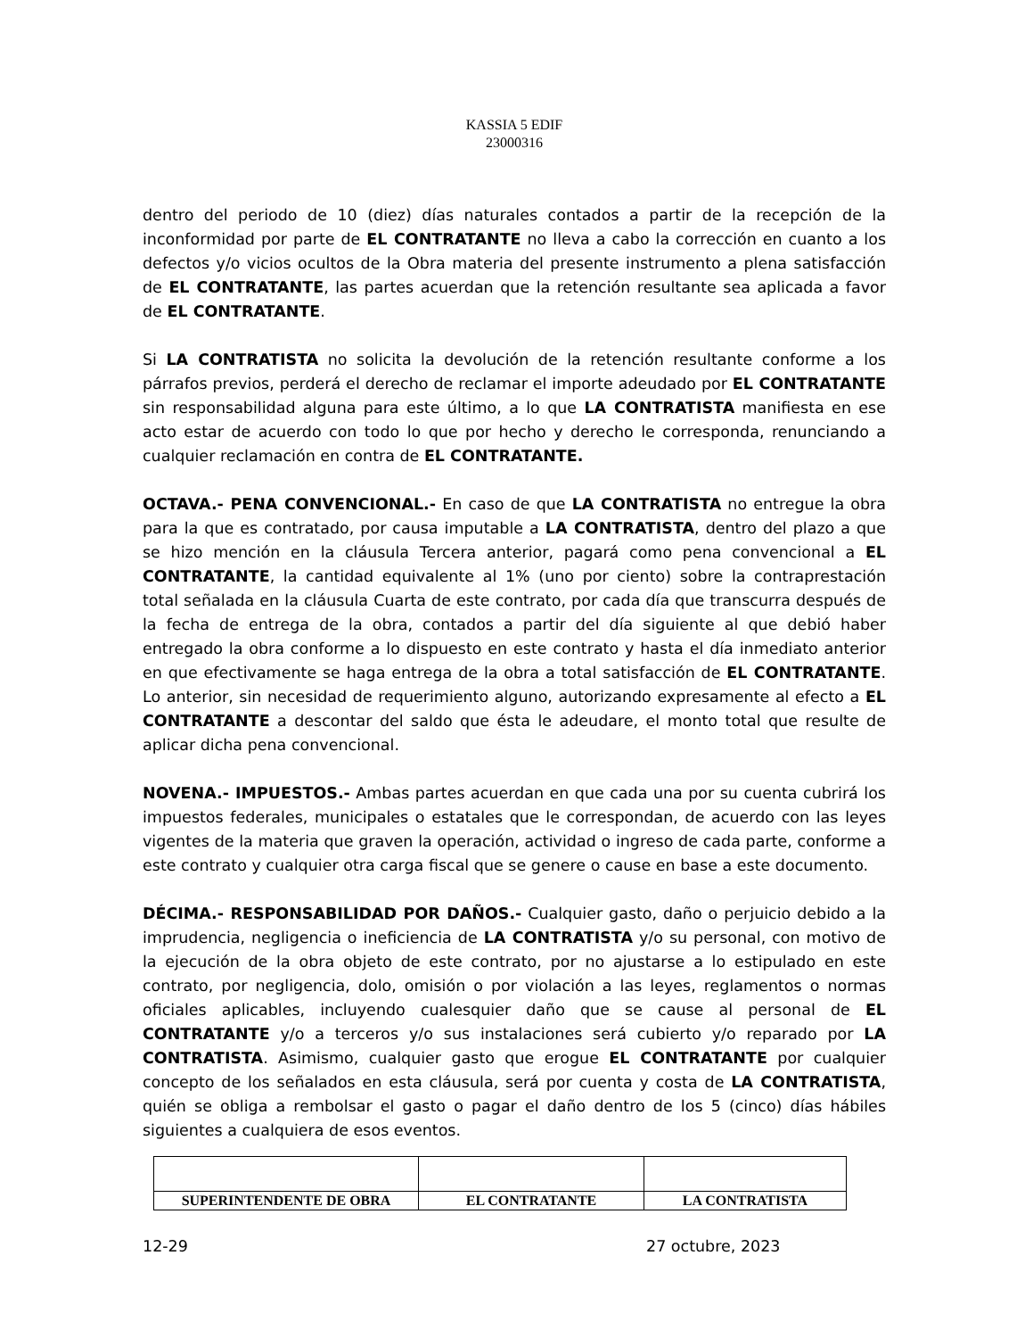KASSIA 5 EDIF
23000316
dentro del periodo de 10 (diez) días naturales contados a partir de la recepción de la inconformidad por parte de EL CONTRATANTE no lleva a cabo la corrección en cuanto a los defectos y/o vicios ocultos de la Obra materia del presente instrumento a plena satisfacción de EL CONTRATANTE, las partes acuerdan que la retención resultante sea aplicada a favor de EL CONTRATANTE.
Si LA CONTRATISTA no solicita la devolución de la retención resultante conforme a los párrafos previos, perderá el derecho de reclamar el importe adeudado por EL CONTRATANTE sin responsabilidad alguna para este último, a lo que LA CONTRATISTA manifiesta en ese acto estar de acuerdo con todo lo que por hecho y derecho le corresponda, renunciando a cualquier reclamación en contra de EL CONTRATANTE.
OCTAVA.- PENA CONVENCIONAL.- En caso de que LA CONTRATISTA no entregue la obra para la que es contratado, por causa imputable a LA CONTRATISTA, dentro del plazo a que se hizo mención en la cláusula Tercera anterior, pagará como pena convencional a EL CONTRATANTE, la cantidad equivalente al 1% (uno por ciento) sobre la contraprestación total señalada en la cláusula Cuarta de este contrato, por cada día que transcurra después de la fecha de entrega de la obra, contados a partir del día siguiente al que debió haber entregado la obra conforme a lo dispuesto en este contrato y hasta el día inmediato anterior en que efectivamente se haga entrega de la obra a total satisfacción de EL CONTRATANTE. Lo anterior, sin necesidad de requerimiento alguno, autorizando expresamente al efecto a EL CONTRATANTE a descontar del saldo que ésta le adeudare, el monto total que resulte de aplicar dicha pena convencional.
NOVENA.- IMPUESTOS.- Ambas partes acuerdan en que cada una por su cuenta cubrirá los impuestos federales, municipales o estatales que le correspondan, de acuerdo con las leyes vigentes de la materia que graven la operación, actividad o ingreso de cada parte, conforme a este contrato y cualquier otra carga fiscal que se genere o cause en base a este documento.
DÉCIMA.- RESPONSABILIDAD POR DAÑOS.- Cualquier gasto, daño o perjuicio debido a la imprudencia, negligencia o ineficiencia de LA CONTRATISTA y/o su personal, con motivo de la ejecución de la obra objeto de este contrato, por no ajustarse a lo estipulado en este contrato, por negligencia, dolo, omisión o por violación a las leyes, reglamentos o normas oficiales aplicables, incluyendo cualesquier daño que se cause al personal de EL CONTRATANTE y/o a terceros y/o sus instalaciones será cubierto y/o reparado por LA CONTRATISTA. Asimismo, cualquier gasto que erogue EL CONTRATANTE por cualquier concepto de los señalados en esta cláusula, será por cuenta y costa de LA CONTRATISTA, quién se obliga a rembolsar el gasto o pagar el daño dentro de los 5 (cinco) días hábiles siguientes a cualquiera de esos eventos.
| SUPERINTENDENTE DE OBRA | EL CONTRATANTE | LA CONTRATISTA |
12-29 27 octubre, 2023